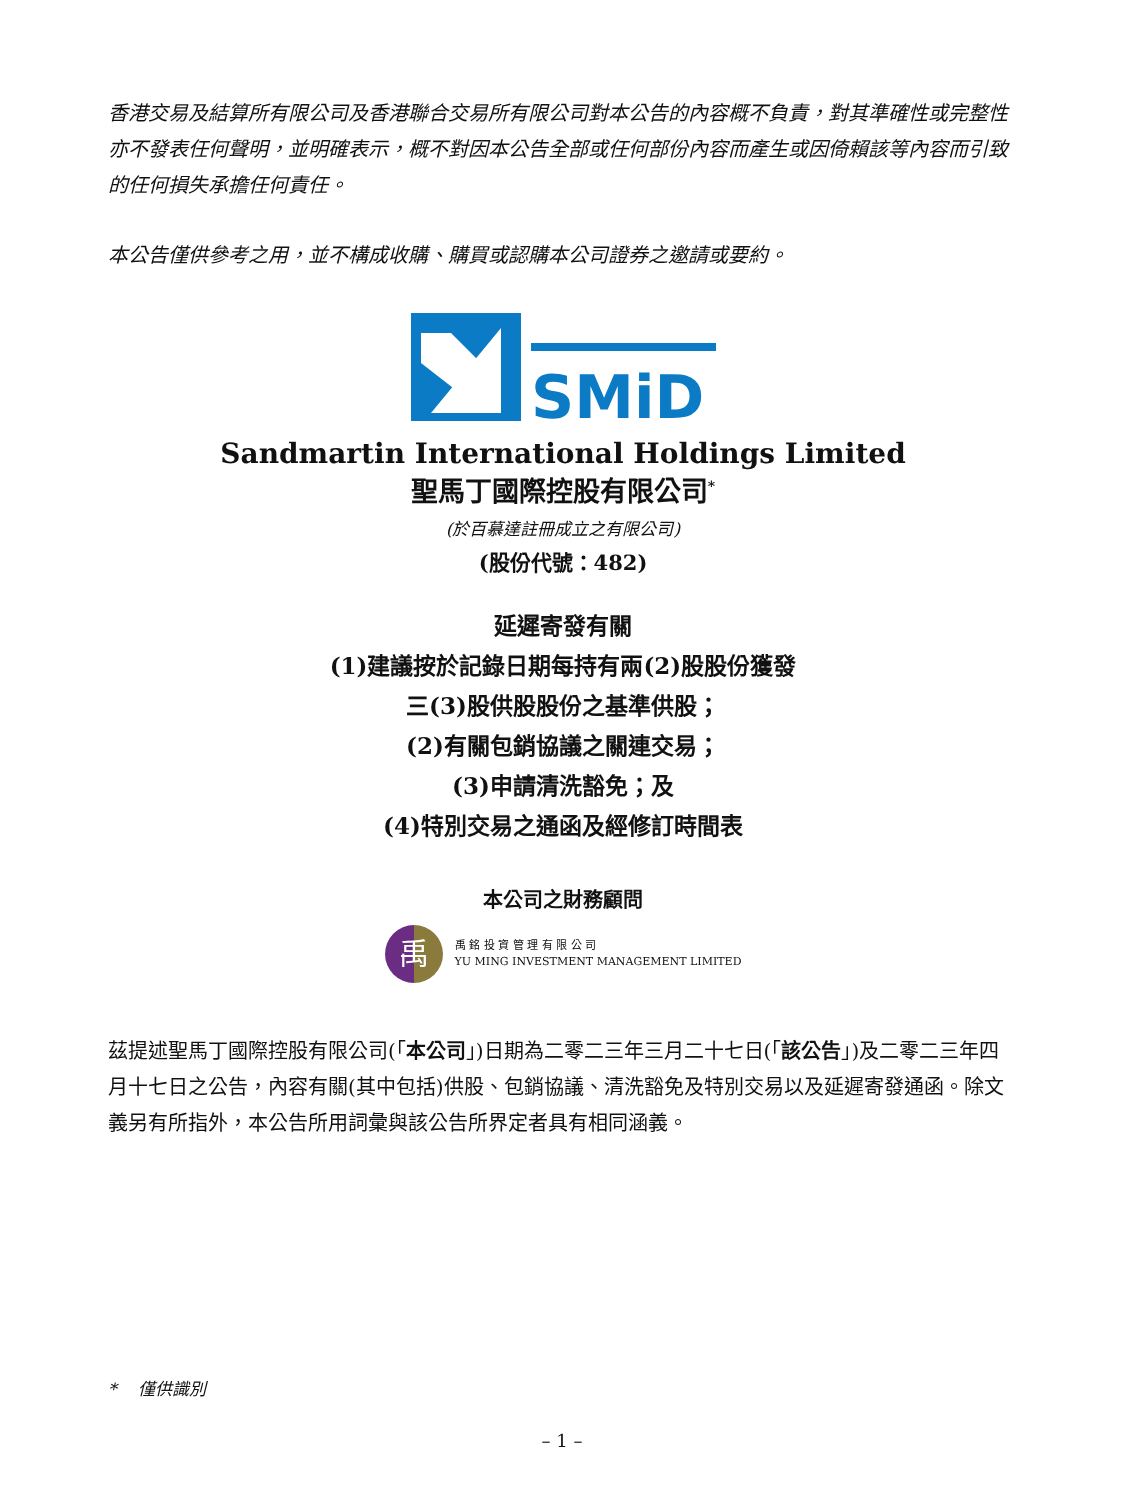香港交易及結算所有限公司及香港聯合交易所有限公司對本公告的內容概不負責，對其準確性或完整性亦不發表任何聲明，並明確表示，概不對因本公告全部或任何部份內容而產生或因倚賴該等內容而引致的任何損失承擔任何責任。
本公告僅供參考之用，並不構成收購、購買或認購本公司證券之邀請或要約。
SMiD
Sandmartin International Holdings Limited
聖馬丁國際控股有限公司<sup>*</sup>
(於百慕達註冊成立之有限公司)
(股份代號：482)
延遲寄發有關
(1)建議按於記錄日期每持有兩(2)股股份獲發
三(3)股供股股份之基準供股；
(2)有關包銷協議之關連交易；
(3)申請清洗豁免；及
(4)特別交易之通函及經修訂時間表
本公司之財務顧問
禹
禹 銘 投 資 管 理 有 限 公 司
YU MING INVESTMENT MANAGEMENT LIMITED
茲提述聖馬丁國際控股有限公司(「本公司」)日期為二零二三年三月二十七日(「該公告」)及二零二三年四月十七日之公告，內容有關(其中包括)供股、包銷協議、清洗豁免及特別交易以及延遲寄發通函。除文義另有所指外，本公告所用詞彙與該公告所界定者具有相同涵義。
* 僅供識別
– 1 –